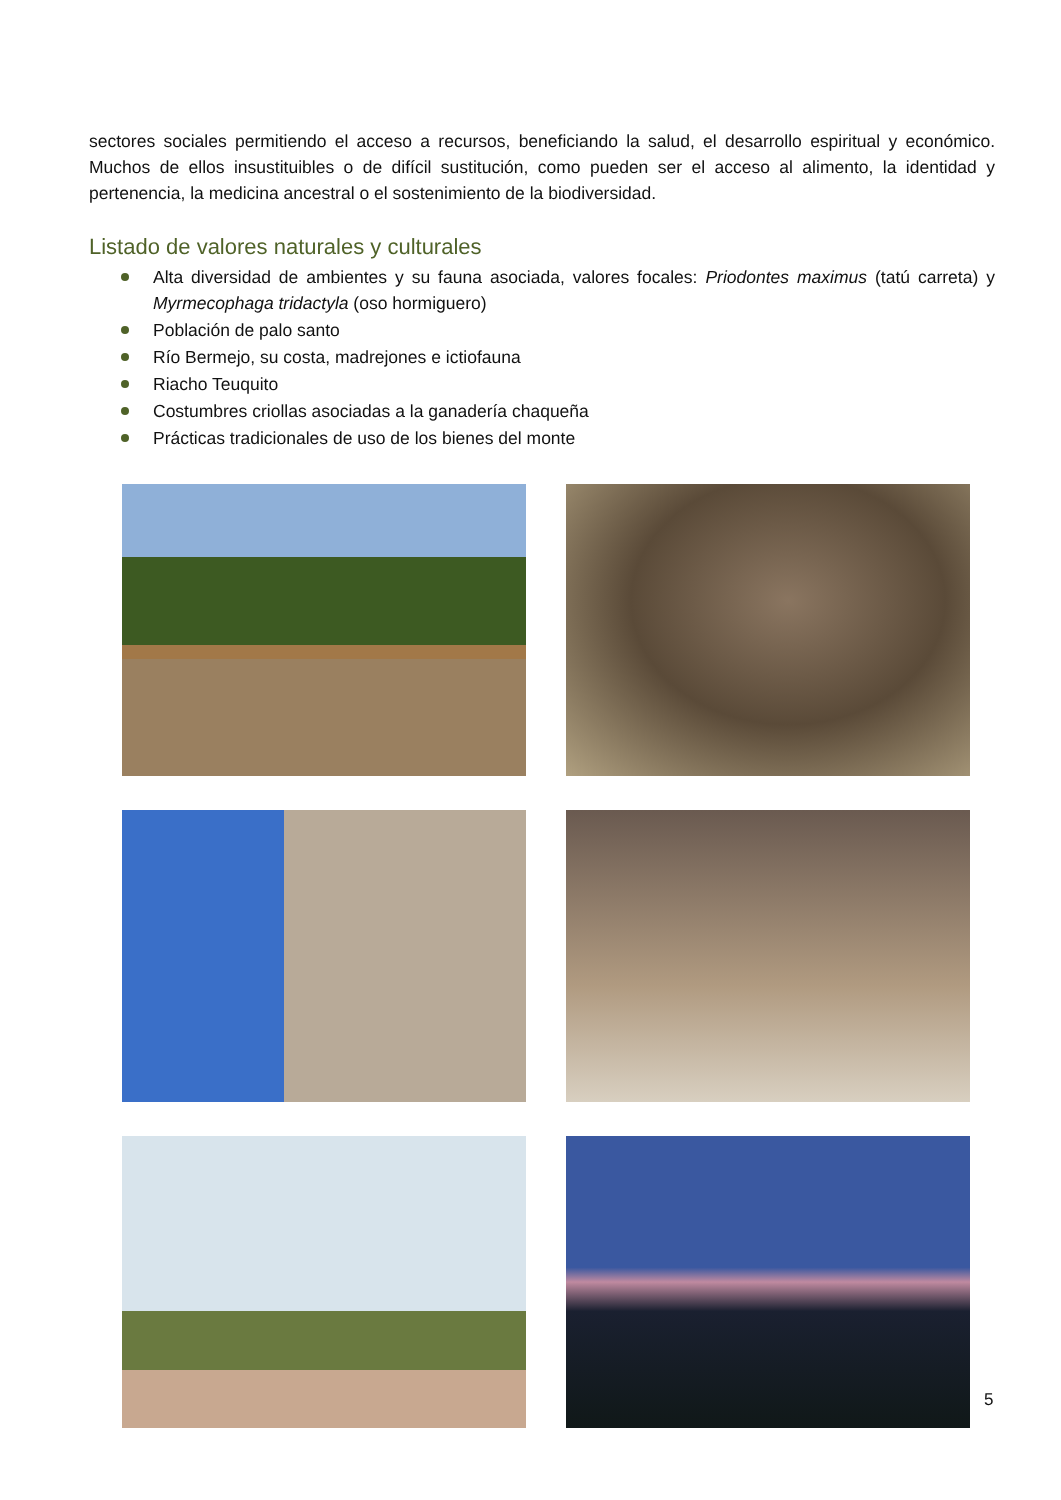sectores sociales permitiendo el acceso a recursos, beneficiando la salud, el desarrollo espiritual y económico. Muchos de ellos insustituibles o de difícil sustitución, como pueden ser el acceso al alimento, la identidad y pertenencia, la medicina ancestral o el sostenimiento de la biodiversidad.
Listado de valores naturales y culturales
Alta diversidad de ambientes y su fauna asociada, valores focales: Priodontes maximus (tatú carreta) y Myrmecophaga tridactyla (oso hormiguero)
Población de palo santo
Río Bermejo, su costa, madrejones e ictiofauna
Riacho Teuquito
Costumbres criollas asociadas a la ganadería chaqueña
Prácticas tradicionales de uso de los bienes del monte
5